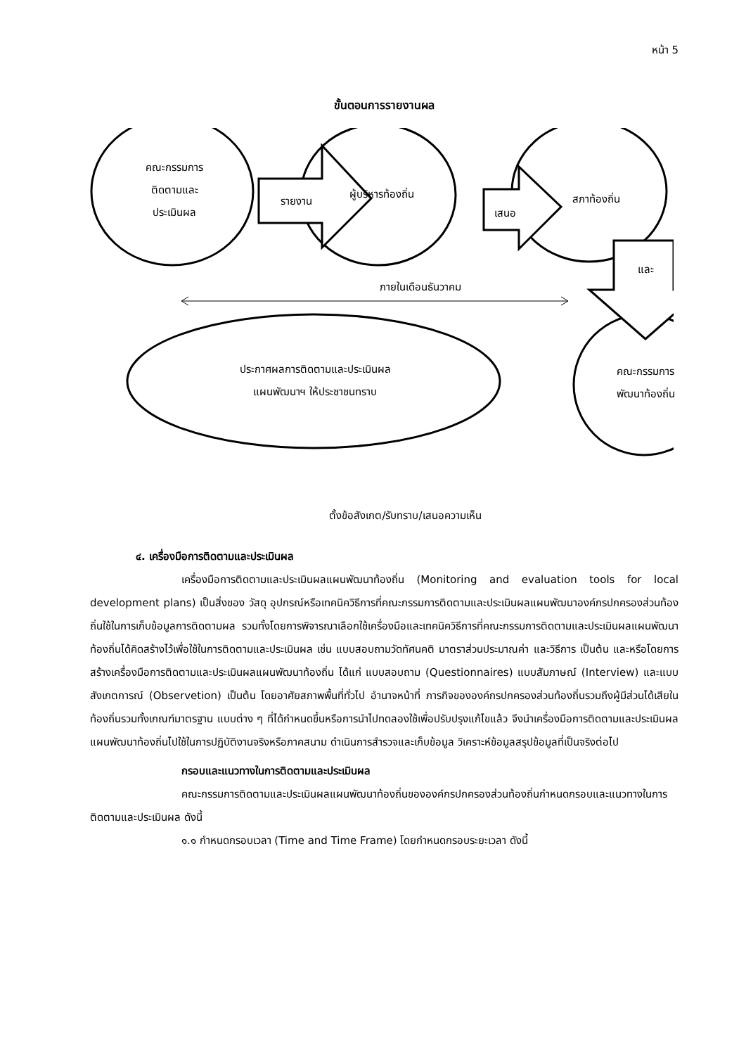หน้า 5
ขั้นตอนการรายงานผล
คณะกรรมการ
ติดตามและ
ประเมินผล
รายงาน
ผู้บริหารท้องถิ่น
เสนอ
สภาท้องถิ่น
และ
ภายในเดือนธันวาคม
ประกาศผลการติดตามและประเมินผล
แผนพัฒนาฯ ให้ประชาชนทราบ
คณะกรรมการ
พัฒนาท้องถิ่น
ตั้งข้อสังเกต/รับทราบ/เสนอความเห็น
๔. เครื่องมือการติดตามและประเมินผล
เครื่องมือการติดตามและประเมินผลแผนพัฒนาท้องถิ่น (Monitoring and evaluation tools for local development plans) เป็นสิ่งของ วัสดุ อุปกรณ์หรือเทคนิควิธีการที่คณะกรรมการติดตามและประเมินผลแผนพัฒนาองค์กรปกครองส่วนท้องถิ่นใช้ในการเก็บข้อมูลการติดตามผล รวมทั้งโดยการพิจารณาเลือกใช้เครื่องมือและเทคนิควิธีการที่คณะกรรมการติดตามและประเมินผลแผนพัฒนาท้องถิ่นได้คิดสร้างไว้เพื่อใช้ในการติดตามและประเมินผล เช่น แบบสอบถามวัดทัศนคติ มาตราส่วนประมาณค่า และวิธีการ เป็นต้น และหรือโดยการสร้างเครื่องมือการติดตามและประเมินผลแผนพัฒนาท้องถิ่น ได้แก่ แบบสอบถาม (Questionnaires) แบบสัมภาษณ์ (Interview) และแบบสังเกตการณ์ (Observetion) เป็นต้น โดยอาศัยสภาพพื้นที่ทั่วไป อำนาจหน้าที่ ภารกิจขององค์กรปกครองส่วนท้องถิ่นรวมถึงผู้มีส่วนได้เสียในท้องถิ่นรวมทั้งเกณฑ์มาตรฐาน แบบต่าง ๆ ที่ได้กำหนดขึ้นหรือการนำไปทดลองใช้เพื่อปรับปรุงแก้ไขแล้ว จึงนำเครื่องมือการติดตามและประเมินผลแผนพัฒนาท้องถิ่นไปใช้ในการปฏิบัติงานจริงหรือภาคสนาม ดำเนินการสำรวจและเก็บข้อมูล วิเคราะห์ข้อมูลสรุปข้อมูลที่เป็นจริงต่อไป
กรอบและแนวทางในการติดตามและประเมินผล
คณะกรรมการติดตามและประเมินผลแผนพัฒนาท้องถิ่นขององค์กรปกครองส่วนท้องถิ่นกำหนดกรอบและแนวทางในการติดตามและประเมินผล ดังนี้
๑.๑ กำหนดกรอบเวลา (Time and Time Frame) โดยกำหนดกรอบระยะเวลา ดังนี้